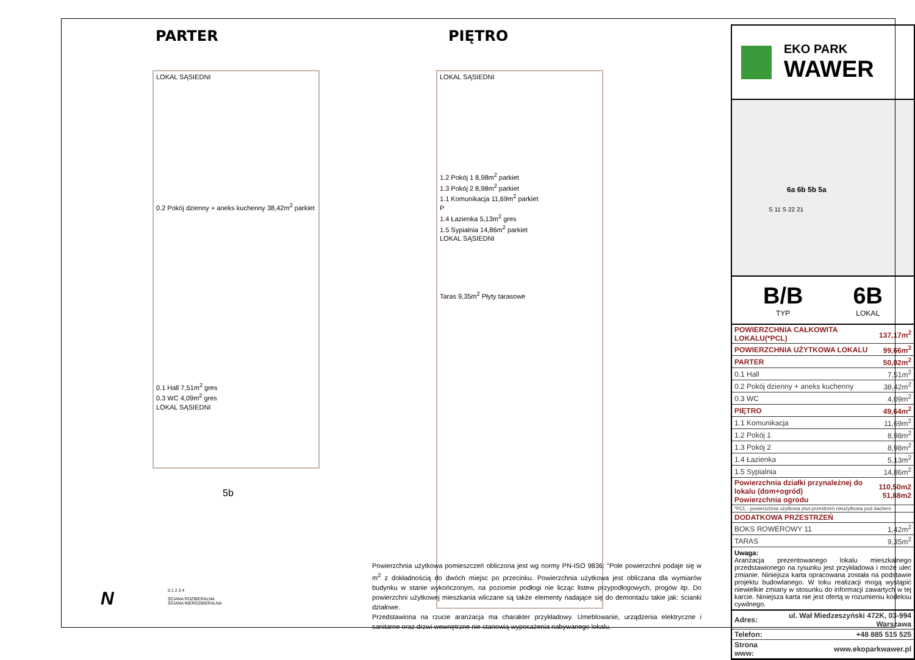PARTER PIĘTRO
LOKAL SĄSIEDNI
0.2 Pokój dzienny + aneks kuchenny 38,42m<sup>2</sup> parkiet
0.1 Hall 7,51m<sup>2</sup> gres
0.3 WC 4,09m<sup>2</sup> gres
LOKAL SĄSIEDNI
5b
LOKAL SĄSIEDNI
1.2 Pokój 1 8,98m<sup>2</sup> parkiet
1.3 Pokój 2 8,98m<sup>2</sup> parkiet
1.1 Komunikacja 11,69m<sup>2</sup> parkiet
P
1.4 Łazienka 5,13m<sup>2</sup> gres
1.5 Sypialnia 14,86m<sup>2</sup> parkiet
LOKAL SĄSIEDNI
Taras 9,35m<sup>2</sup> Płyty tarasowe
N
0 1 2 3 4
ŚCIANA ROZBIERALNA
ŚCIANA NIEROZBIERALNA
Powierzchnia użytkowa pomieszczeń obliczona jest wg normy PN-ISO 9836: "Pole powierzchni podaje się w m<sup>2</sup> z dokładnością do dwóch miejsc po przecinku. Powierzchnia użytkowa jest obliczana dla wymiarów budynku w stanie wykończonym, na poziomie podłogi nie licząc listew przypodłogowych, progów itp. Do powierzchni użytkowej mieszkania wliczane są także elementy nadające się do demontażu takie jak: ścianki działowe.
Przedstawiona na rzucie aranżacja ma charakter przykładowy. Umeblowanie, urządzenia elektryczne i sanitarne oraz drzwi wewnętrzne nie stanowią wyposażenia nabywanego lokalu.
EKO PARK
WAWER
6a 6b 5b 5a
S 11 S 22 21
B/B
TYP
6B
LOKAL
| POWIERZCHNIA CAŁKOWITA LOKALU(*PCL) | 137,17m<sup>2</sup> |
| POWIERZCHNIA UŻYTKOWA LOKALU | 99,66m<sup>2</sup> |
| PARTER | 50,02m<sup>2</sup> |
| 0.1 Hall | 7,51m<sup>2</sup> |
| 0.2 Pokój dzienny + aneks kuchenny | 38,42m<sup>2</sup> |
| 0.3 WC | 4,09m<sup>2</sup> |
| PIĘTRO | 49,64m<sup>2</sup> |
| 1.1 Komunikacja | 11,69m<sup>2</sup> |
| 1.2 Pokój 1 | 8,98m<sup>2</sup> |
| 1.3 Pokój 2 | 8,98m<sup>2</sup> |
| 1.4 Łazienka | 5,13m<sup>2</sup> |
| 1.5 Sypialnia | 14,86m<sup>2</sup> |
| Powierzchnia działki przynależnej do lokalu (dom+ogród) Powierzchnia ogrodu | 110,50m2 51,88m2 |
| *PCL - powierzchnia użytkowa plus przestrzeń nieużytkowa pod dachem | |
| DODATKOWA PRZESTRZEŃ | |
| BOKS ROWEROWY 11 | 1,42m<sup>2</sup> |
| TARAS | 9,35m<sup>2</sup> |
Uwaga:
Aranżacja prezentowanego lokalu mieszkalnego przedstawionego na rysunku jest przykładowa i może ulec zmianie. Niniejsza karta opracowana została na podstawie projektu budowlanego. W toku realizacji mogą wystąpić niewielkie zmiany w stosunku do informacji zawartych w tej karcie. Niniejsza karta nie jest ofertą w rozumieniu kodeksu cywilnego.
| Adres: | ul. Wał Miedzeszyński 472K, 03-994 Warszawa |
| Telefon: | +48 885 515 525 |
| Strona www: | www.ekoparkwawer.pl |